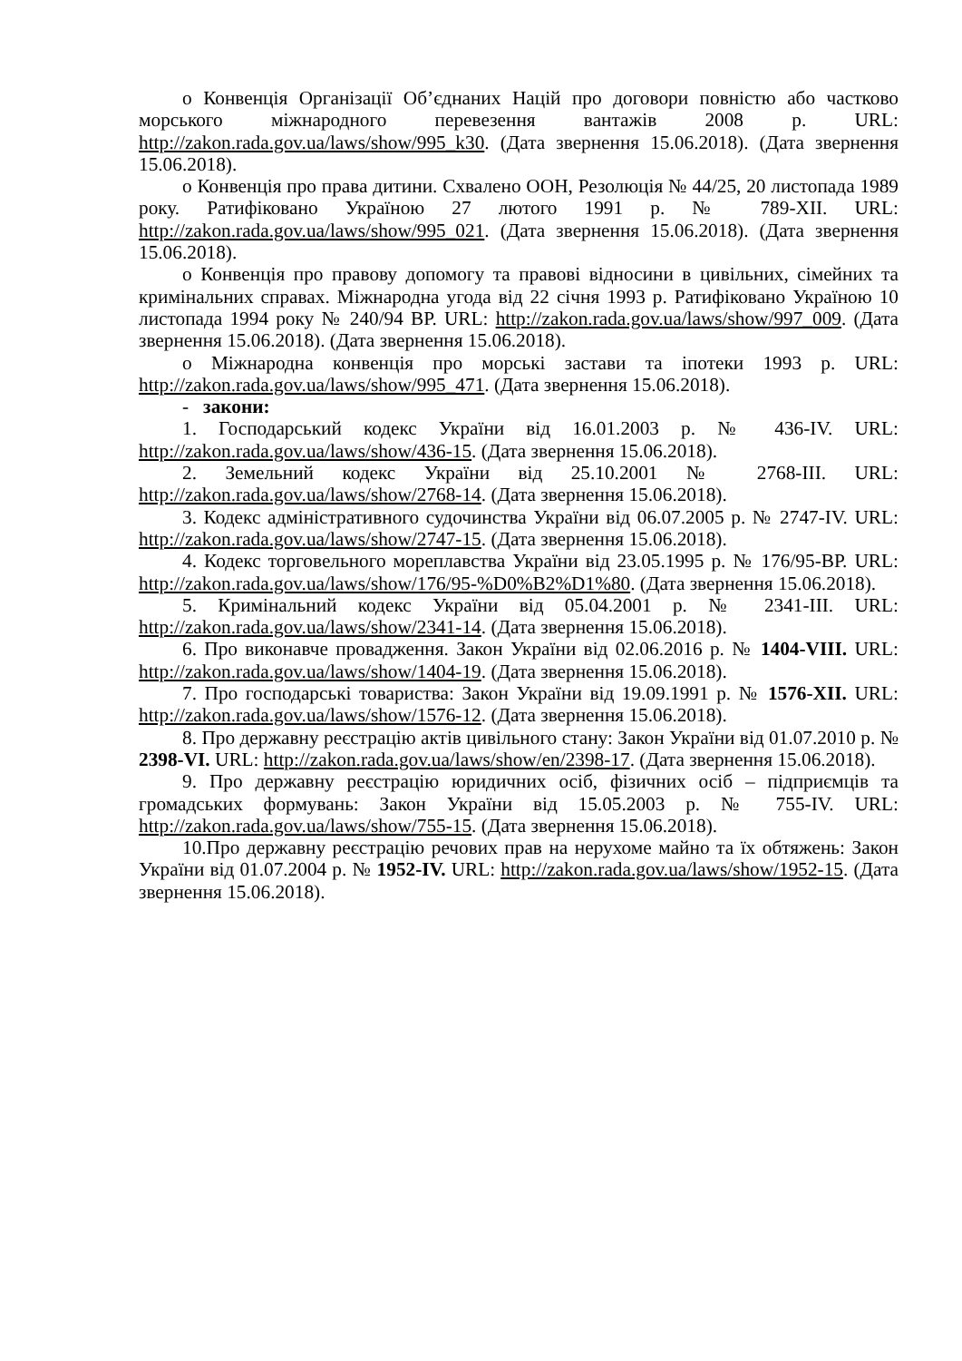o Конвенція Організації Об’єднаних Націй про договори повністю або частково морського міжнародного перевезення вантажів 2008 р. URL: http://zakon.rada.gov.ua/laws/show/995_k30. (Дата звернення 15.06.2018). (Дата звернення 15.06.2018).
o Конвенція про права дитини. Схвалено ООН, Резолюція № 44/25, 20 листопада 1989 року. Ратифіковано Україною 27 лютого 1991 р. № 789-XII. URL: http://zakon.rada.gov.ua/laws/show/995_021. (Дата звернення 15.06.2018). (Дата звернення 15.06.2018).
o Конвенція про правову допомогу та правові відносини в цивільних, сімейних та кримінальних справах. Міжнародна угода від 22 січня 1993 р. Ратифіковано Україною 10 листопада 1994 року № 240/94 ВР. URL: http://zakon.rada.gov.ua/laws/show/997_009. (Дата звернення 15.06.2018). (Дата звернення 15.06.2018).
o Міжнародна конвенція про морські застави та іпотеки 1993 р. URL: http://zakon.rada.gov.ua/laws/show/995_471. (Дата звернення 15.06.2018).
- закони:
1. Господарський кодекс України від 16.01.2003 р. № 436-IV. URL: http://zakon.rada.gov.ua/laws/show/436-15. (Дата звернення 15.06.2018).
2. Земельний кодекс України від 25.10.2001 № 2768-III. URL: http://zakon.rada.gov.ua/laws/show/2768-14. (Дата звернення 15.06.2018).
3. Кодекс адміністративного судочинства України від 06.07.2005 р. № 2747-IV. URL: http://zakon.rada.gov.ua/laws/show/2747-15. (Дата звернення 15.06.2018).
4. Кодекс торговельного мореплавства України від 23.05.1995 р. № 176/95-ВР. URL: http://zakon.rada.gov.ua/laws/show/176/95-%D0%B2%D1%80. (Дата звернення 15.06.2018).
5. Кримінальний кодекс України від 05.04.2001 р. № 2341-III. URL: http://zakon.rada.gov.ua/laws/show/2341-14. (Дата звернення 15.06.2018).
6. Про виконавче провадження. Закон України від 02.06.2016 р. № 1404-VIII. URL: http://zakon.rada.gov.ua/laws/show/1404-19. (Дата звернення 15.06.2018).
7. Про господарські товариства: Закон України від 19.09.1991 р. № 1576-XII. URL: http://zakon.rada.gov.ua/laws/show/1576-12. (Дата звернення 15.06.2018).
8. Про державну реєстрацію актів цивільного стану: Закон України від 01.07.2010 р. № 2398-VI. URL: http://zakon.rada.gov.ua/laws/show/en/2398-17. (Дата звернення 15.06.2018).
9. Про державну реєстрацію юридичних осіб, фізичних осіб – підприємців та громадських формувань: Закон України від 15.05.2003 р. № 755-IV. URL: http://zakon.rada.gov.ua/laws/show/755-15. (Дата звернення 15.06.2018).
10.Про державну реєстрацію речових прав на нерухоме майно та їх обтяжень: Закон України від 01.07.2004 р. № 1952-IV. URL: http://zakon.rada.gov.ua/laws/show/1952-15. (Дата звернення 15.06.2018).